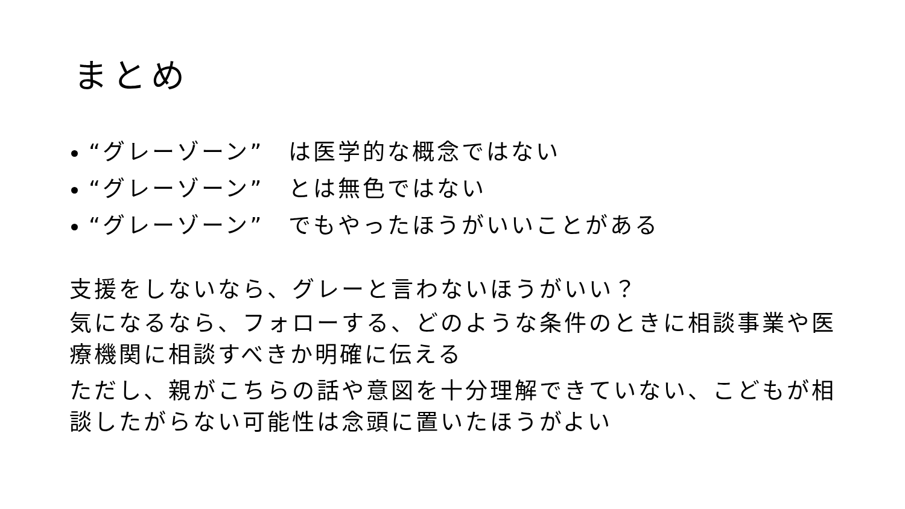まとめ
“グレーゾーン”　は医学的な概念ではない
“グレーゾーン”　とは無色ではない
“グレーゾーン”　でもやったほうがいいことがある
支援をしないなら、グレーと言わないほうがいい？
気になるなら、フォローする、どのような条件のときに相談事業や医療機関に相談すべきか明確に伝える
ただし、親がこちらの話や意図を十分理解できていない、こどもが相談したがらない可能性は念頭に置いたほうがよい